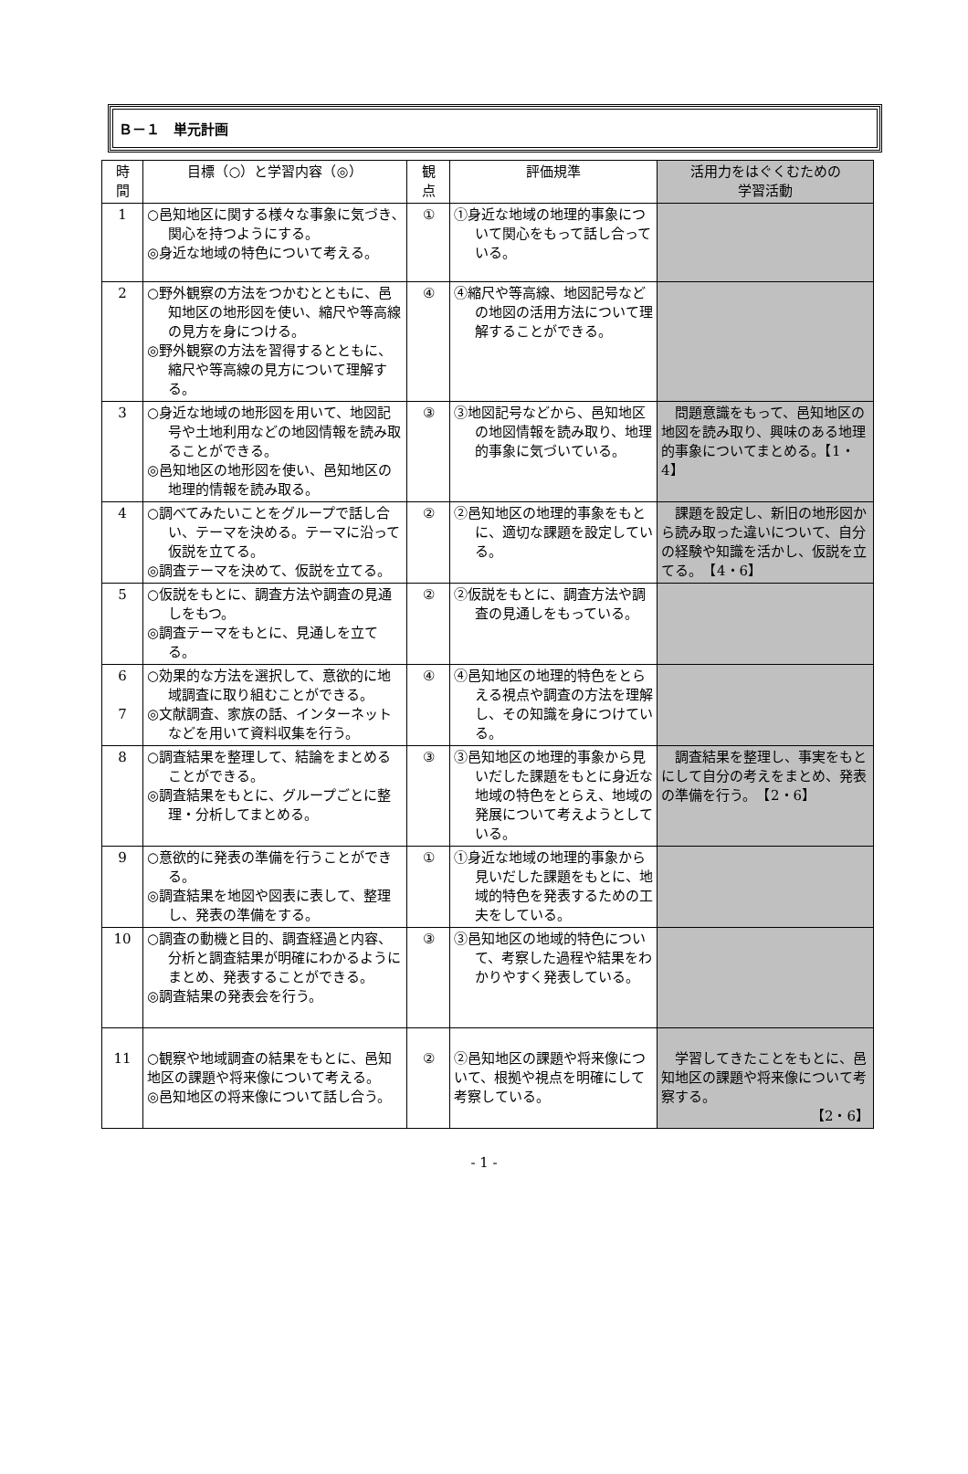Ｂ－１　単元計画
| 時 間 | 目標（○）と学習内容（◎） | 観 点 | 評価規準 | 活用力をはぐくむための 学習活動 |
| --- | --- | --- | --- | --- |
| 1 | ○邑知地区に関する様々な事象に気づき､関心を持つようにする。 ◎身近な地域の特色について考える。 | ① | ①身近な地域の地理的事象について関心をもって話し合っている。 | |
| 2 | ○野外観察の方法をつかむとともに、邑知地区の地形図を使い、縮尺や等高線の見方を身につける。 ◎野外観察の方法を習得するとともに、縮尺や等高線の見方について理解する。 | ④ | ④縮尺や等高線、地図記号などの地図の活用方法について理解することができる。 | |
| 3 | ○身近な地域の地形図を用いて、地図記号や土地利用などの地図情報を読み取ることができる。 ◎邑知地区の地形図を使い、邑知地区の地理的情報を読み取る。 | ③ | ③地図記号などから、邑知地区の地図情報を読み取り、地理的事象に気づいている。 | 問題意識をもって、邑知地区の地図を読み取り、興味のある地理的事象についてまとめる。【1・4】 |
| 4 | ○調べてみたいことをグループで話し合い、テーマを決める。テーマに沿って仮説を立てる。 ◎調査テーマを決めて、仮説を立てる。 | ② | ②邑知地区の地理的事象をもとに、適切な課題を設定している。 | 課題を設定し、新旧の地形図から読み取った違いについて、自分の経験や知識を活かし、仮説を立てる。 【4・6】 |
| 5 | ○仮説をもとに、調査方法や調査の見通しをもつ。 ◎調査テーマをもとに、見通しを立てる。 | ② | ②仮説をもとに、調査方法や調査の見通しをもっている。 | |
| 6 7 | ○効果的な方法を選択して、意欲的に地域調査に取り組むことができる。 ◎文献調査、家族の話、インターネットなどを用いて資料収集を行う。 | ④ | ④邑知地区の地理的特色をとらえる視点や調査の方法を理解し、その知識を身につけている。 | |
| 8 | ○調査結果を整理して、結論をまとめることができる。 ◎調査結果をもとに、グループごとに整理・分析してまとめる。 | ③ | ③邑知地区の地理的事象から見いだした課題をもとに身近な地域の特色をとらえ、地域の発展について考えようとしている。 | 調査結果を整理し、事実をもとにして自分の考えをまとめ、発表の準備を行う。 【2・6】 |
| 9 | ○意欲的に発表の準備を行うことができる。 ◎調査結果を地図や図表に表して、整理し、発表の準備をする。 | ① | ①身近な地域の地理的事象から見いだした課題をもとに、地域的特色を発表するための工夫をしている。 | |
| 10 | ○調査の動機と目的、調査経過と内容、分析と調査結果が明確にわかるようにまとめ、発表することができる。 ◎調査結果の発表会を行う。 | ③ | ③邑知地区の地域的特色について、考察した過程や結果をわかりやすく発表している。 | |
| 11 | ○観察や地域調査の結果をもとに、邑知地区の課題や将来像について考える。 ◎邑知地区の将来像について話し合う。 | ② | ②邑知地区の課題や将来像について、根拠や視点を明確にして考察している。 | 学習してきたことをもとに、邑知地区の課題や将来像について考察する。 【2・6】 |
- 1 -